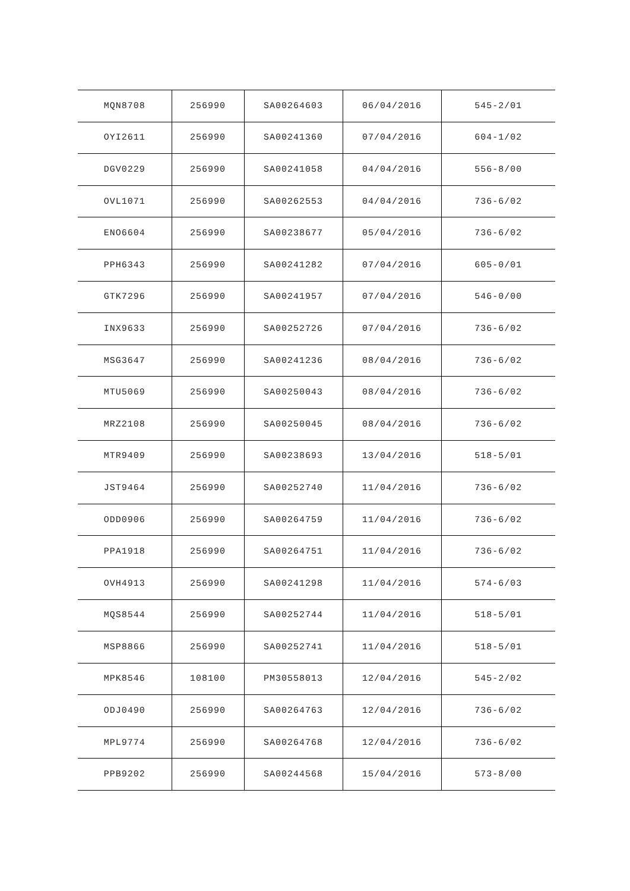| MQN8708 | 256990 | SA00264603 | 06/04/2016 | 545-2/01 |
| OYI2611 | 256990 | SA00241360 | 07/04/2016 | 604-1/02 |
| DGV0229 | 256990 | SA00241058 | 04/04/2016 | 556-8/00 |
| OVL1071 | 256990 | SA00262553 | 04/04/2016 | 736-6/02 |
| ENO6604 | 256990 | SA00238677 | 05/04/2016 | 736-6/02 |
| PPH6343 | 256990 | SA00241282 | 07/04/2016 | 605-0/01 |
| GTK7296 | 256990 | SA00241957 | 07/04/2016 | 546-0/00 |
| INX9633 | 256990 | SA00252726 | 07/04/2016 | 736-6/02 |
| MSG3647 | 256990 | SA00241236 | 08/04/2016 | 736-6/02 |
| MTU5069 | 256990 | SA00250043 | 08/04/2016 | 736-6/02 |
| MRZ2108 | 256990 | SA00250045 | 08/04/2016 | 736-6/02 |
| MTR9409 | 256990 | SA00238693 | 13/04/2016 | 518-5/01 |
| JST9464 | 256990 | SA00252740 | 11/04/2016 | 736-6/02 |
| ODD0906 | 256990 | SA00264759 | 11/04/2016 | 736-6/02 |
| PPA1918 | 256990 | SA00264751 | 11/04/2016 | 736-6/02 |
| OVH4913 | 256990 | SA00241298 | 11/04/2016 | 574-6/03 |
| MQS8544 | 256990 | SA00252744 | 11/04/2016 | 518-5/01 |
| MSP8866 | 256990 | SA00252741 | 11/04/2016 | 518-5/01 |
| MPK8546 | 108100 | PM30558013 | 12/04/2016 | 545-2/02 |
| ODJ0490 | 256990 | SA00264763 | 12/04/2016 | 736-6/02 |
| MPL9774 | 256990 | SA00264768 | 12/04/2016 | 736-6/02 |
| PPB9202 | 256990 | SA00244568 | 15/04/2016 | 573-8/00 |